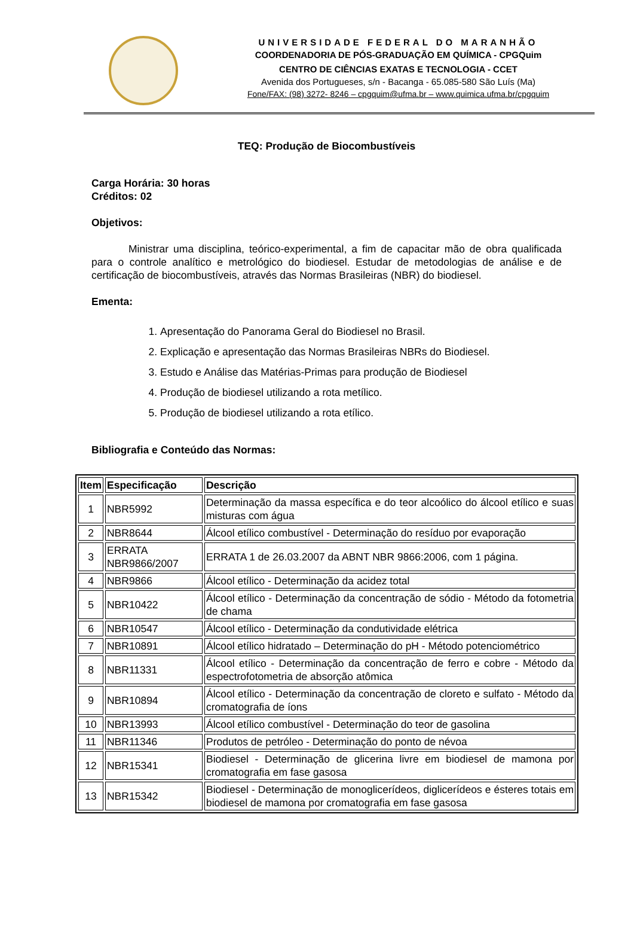UNIVERSIDADE FEDERAL DO MARANHÃO
COORDENADORIA DE PÓS-GRADUAÇÃO EM QUÍMICA - CPGQuim
CENTRO DE CIÊNCIAS EXATAS E TECNOLOGIA - CCET
Avenida dos Portugueses, s/n - Bacanga - 65.085-580 São Luís (Ma)
Fone/FAX: (98) 3272- 8246 – cpgquim@ufma.br – www.quimica.ufma.br/cpgquim
TEQ: Produção de Biocombustíveis
Carga Horária: 30 horas
Créditos: 02
Objetivos:
Ministrar uma disciplina, teórico-experimental, a fim de capacitar mão de obra qualificada para o controle analítico e metrológico do biodiesel. Estudar de metodologias de análise e de certificação de biocombustíveis, através das Normas Brasileiras (NBR) do biodiesel.
Ementa:
1. Apresentação do Panorama Geral do Biodiesel no Brasil.
2. Explicação e apresentação das Normas Brasileiras NBRs do Biodiesel.
3. Estudo e Análise das Matérias-Primas para produção de Biodiesel
4. Produção de biodiesel utilizando a rota metílico.
5. Produção de biodiesel utilizando a rota etílico.
Bibliografia e Conteúdo das Normas:
| Item | Especificação | Descrição |
| --- | --- | --- |
| 1 | NBR5992 | Determinação da massa específica e do teor alcoólico do álcool etílico e suas misturas com água |
| 2 | NBR8644 | Álcool etílico combustível - Determinação do resíduo por evaporação |
| 3 | ERRATA NBR9866/2007 | ERRATA 1 de 26.03.2007 da ABNT NBR 9866:2006, com 1 página. |
| 4 | NBR9866 | Álcool etílico - Determinação da acidez total |
| 5 | NBR10422 | Álcool etílico - Determinação da concentração de sódio - Método da fotometria de chama |
| 6 | NBR10547 | Álcool etílico - Determinação da condutividade elétrica |
| 7 | NBR10891 | Álcool etílico hidratado – Determinação do pH - Método potenciométrico |
| 8 | NBR11331 | Álcool etílico - Determinação da concentração de ferro e cobre - Método da espectrofotometria de absorção atômica |
| 9 | NBR10894 | Álcool etílico - Determinação da concentração de cloreto e sulfato - Método da cromatografia de íons |
| 10 | NBR13993 | Álcool etílico combustível - Determinação do teor de gasolina |
| 11 | NBR11346 | Produtos de petróleo - Determinação do ponto de névoa |
| 12 | NBR15341 | Biodiesel - Determinação de glicerina livre em biodiesel de mamona por cromatografia em fase gasosa |
| 13 | NBR15342 | Biodiesel - Determinação de monoglicerídeos, diglicerídeos e ésteres totais em biodiesel de mamona por cromatografia em fase gasosa |